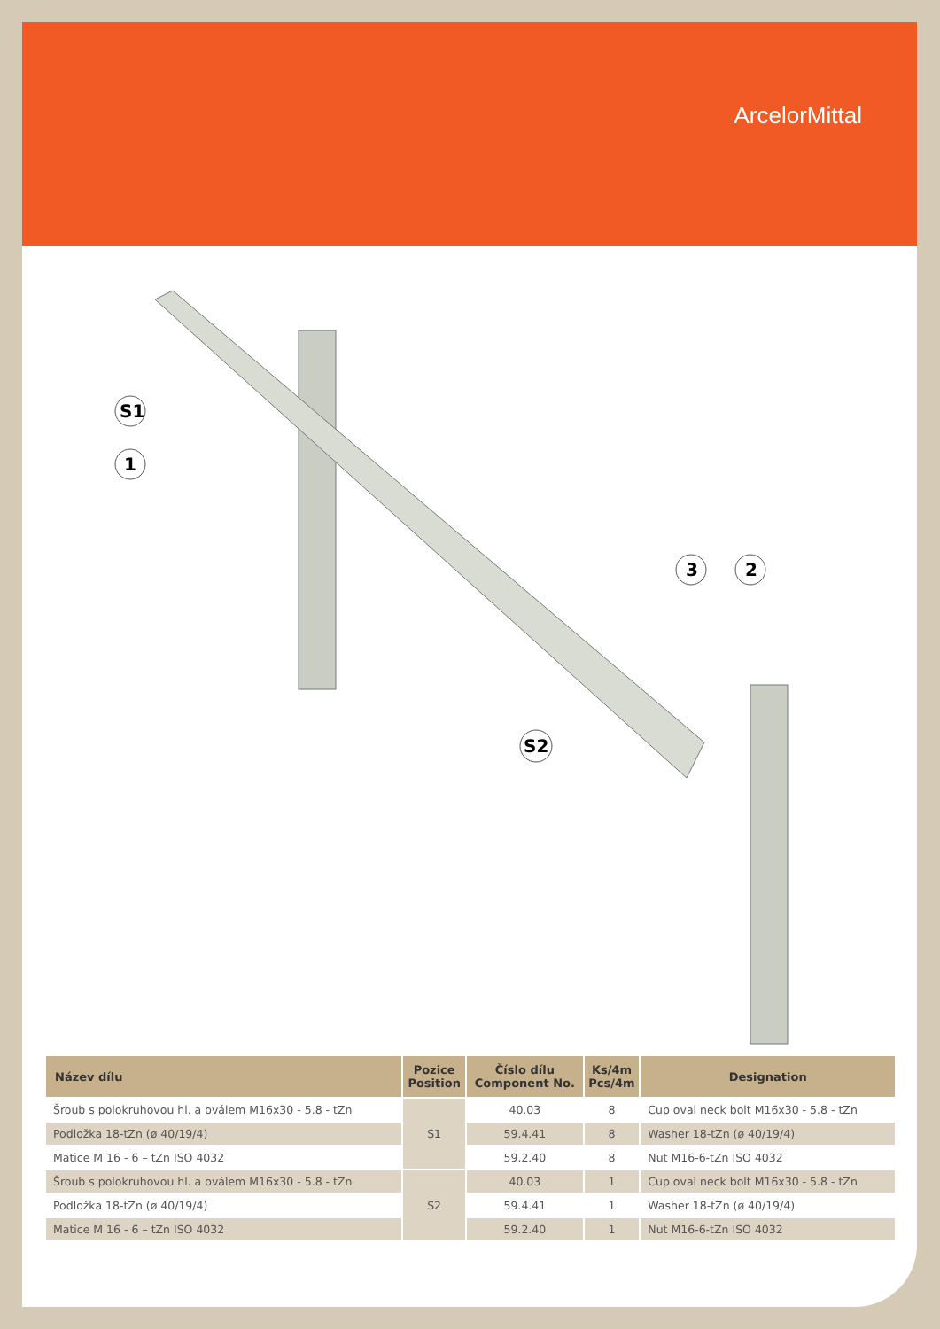ArcelorMittal
S1
1
3
2
S2
| Název dílu | Pozice Position | Číslo dílu Component No. | Ks/4m Pcs/4m | Designation |
| --- | --- | --- | --- | --- |
| Šroub s polokruhovou hl. a oválem M16x30 - 5.8 - tZn | S1 | 40.03 | 8 | Cup oval neck bolt M16x30 - 5.8 - tZn |
| Podložka 18-tZn (ø 40/19/4) | | 59.4.41 | 8 | Washer 18-tZn (ø 40/19/4) |
| Matice M 16 - 6 – tZn ISO 4032 | | 59.2.40 | 8 | Nut M16-6-tZn ISO 4032 |
| Šroub s polokruhovou hl. a oválem M16x30 - 5.8 - tZn | S2 | 40.03 | 1 | Cup oval neck bolt M16x30 - 5.8 - tZn |
| Podložka 18-tZn (ø 40/19/4) | | 59.4.41 | 1 | Washer 18-tZn (ø 40/19/4) |
| Matice M 16 - 6 – tZn ISO 4032 | | 59.2.40 | 1 | Nut M16-6-tZn ISO 4032 |